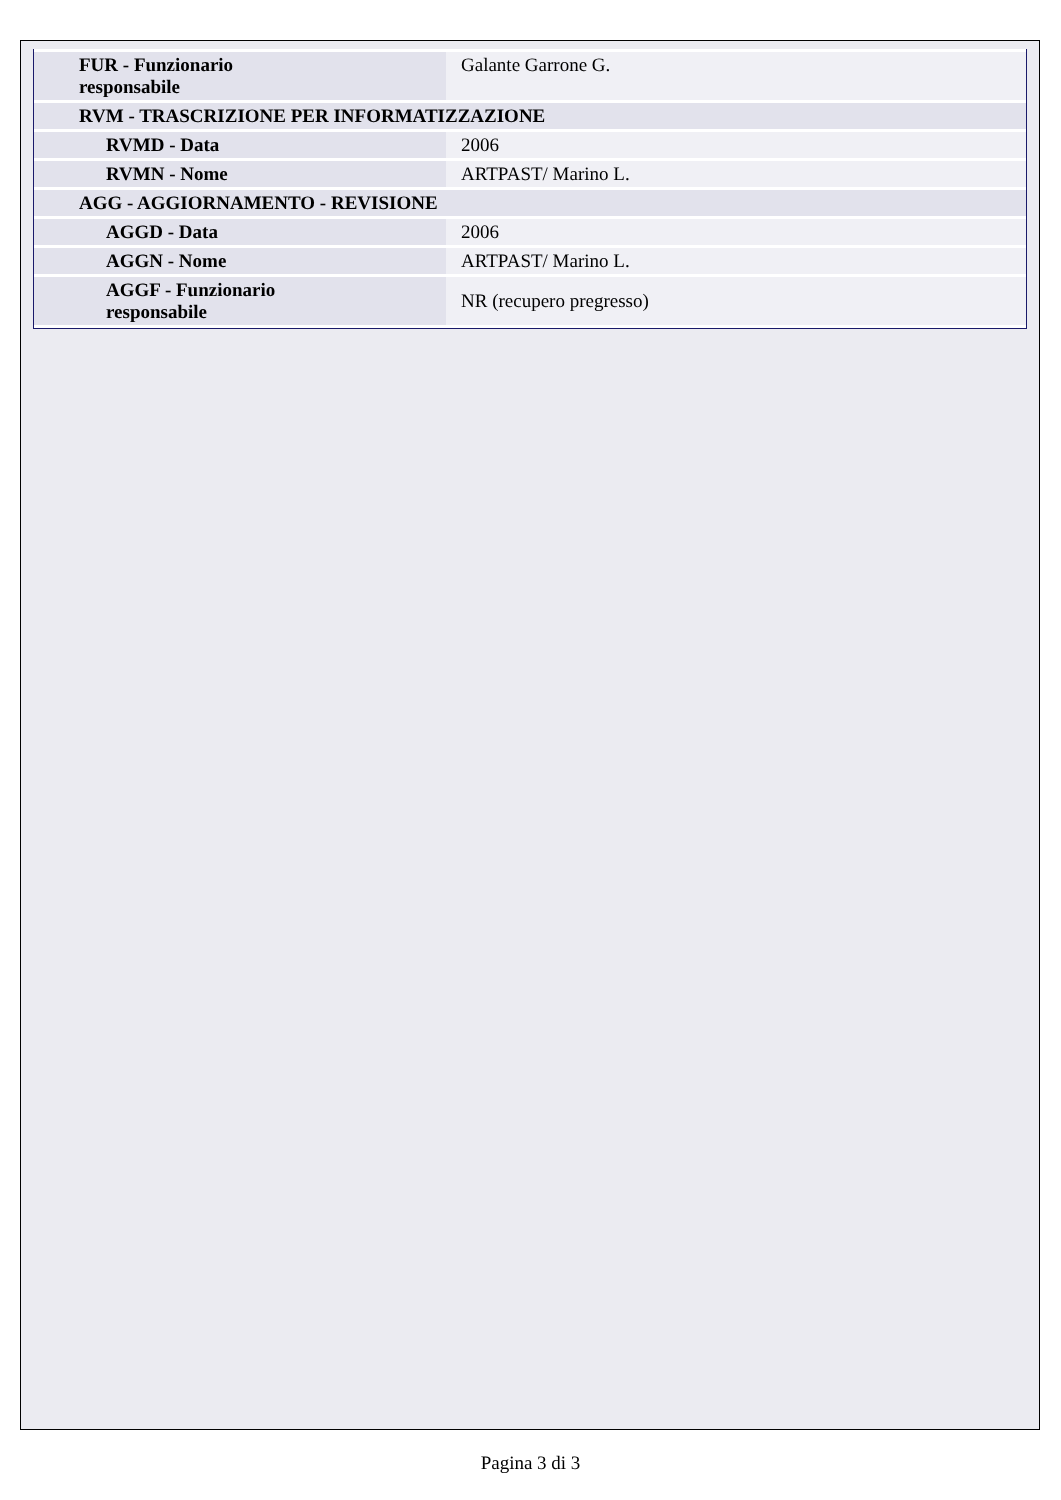| FUR - Funzionario responsabile | Galante Garrone G. |
| RVM - TRASCRIZIONE PER INFORMATIZZAZIONE | |
| RVMD - Data | 2006 |
| RVMN - Nome | ARTPAST/ Marino L. |
| AGG - AGGIORNAMENTO - REVISIONE | |
| AGGD - Data | 2006 |
| AGGN - Nome | ARTPAST/ Marino L. |
| AGGF - Funzionario responsabile | NR (recupero pregresso) |
Pagina 3 di 3